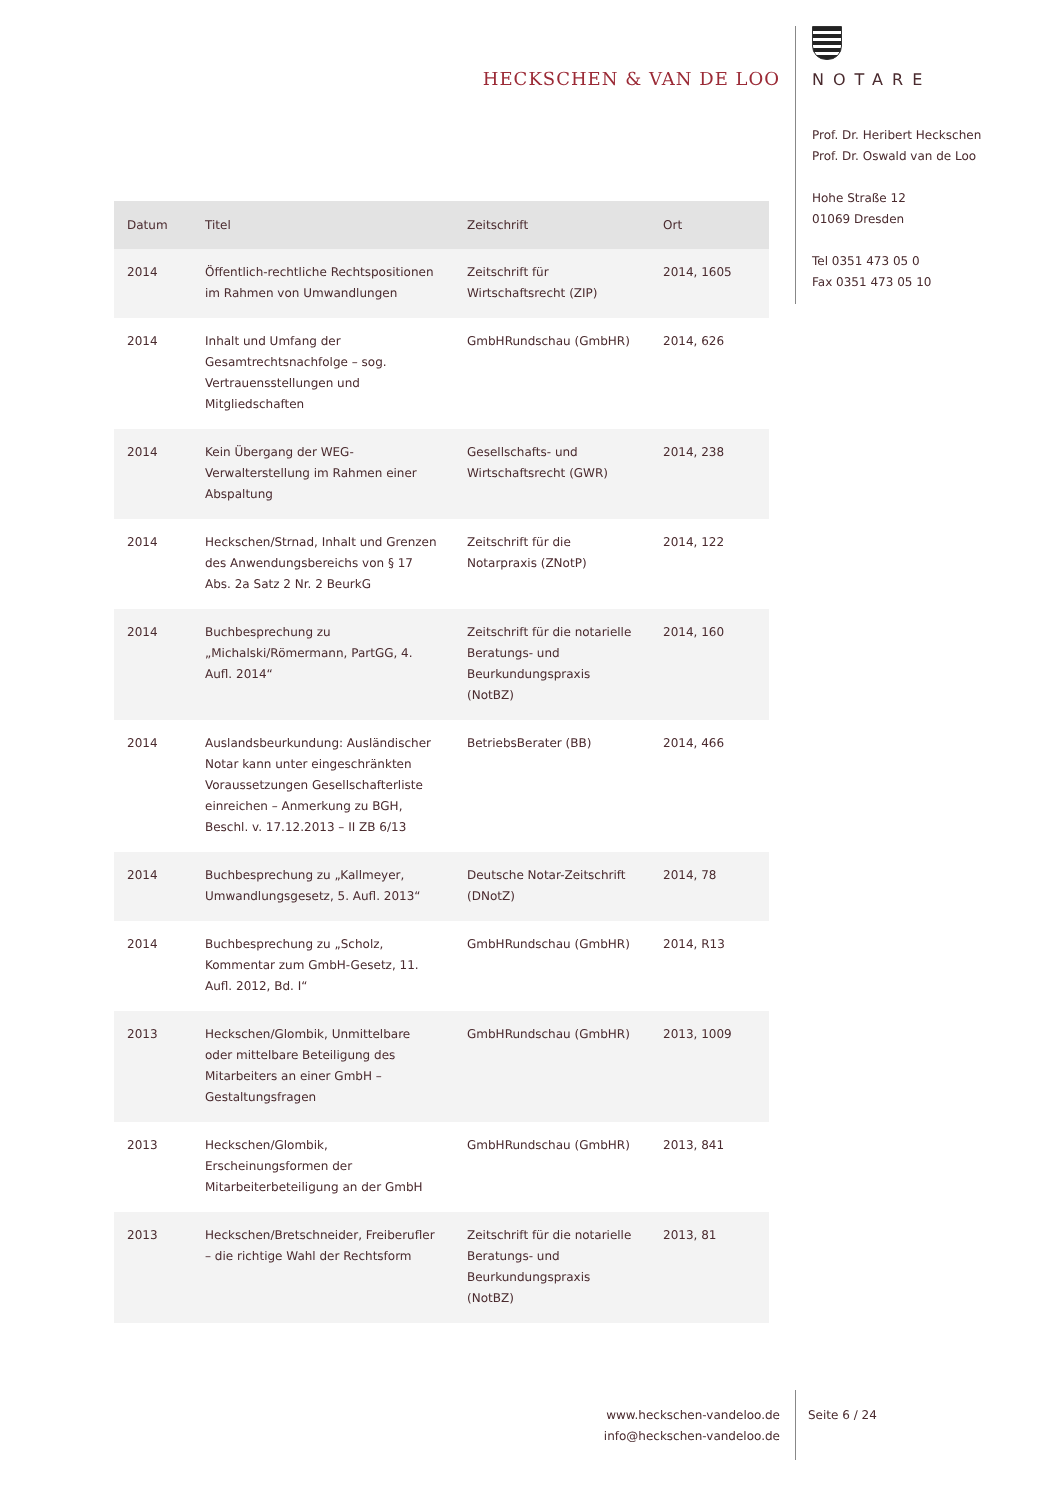HECKSCHEN & VAN DE LOO
NOTARE
Prof. Dr. Heribert Heckschen
Prof. Dr. Oswald van de Loo
Hohe Straße 12
01069 Dresden
Tel 0351 473 05 0
Fax 0351 473 05 10
| Datum | Titel | Zeitschrift | Ort |
| --- | --- | --- | --- |
| 2014 | Öffentlich-rechtliche Rechtspositionen im Rahmen von Umwandlungen | Zeitschrift für Wirtschaftsrecht (ZIP) | 2014, 1605 |
| 2014 | Inhalt und Umfang der Gesamtrechtsnachfolge – sog. Vertrauensstellungen und Mitgliedschaften | GmbHRundschau (GmbHR) | 2014, 626 |
| 2014 | Kein Übergang der WEG-Verwalterstellung im Rahmen einer Abspaltung | Gesellschafts- und Wirtschaftsrecht (GWR) | 2014, 238 |
| 2014 | Heckschen/Strnad, Inhalt und Grenzen des Anwendungsbereichs von § 17 Abs. 2a Satz 2 Nr. 2 BeurkG | Zeitschrift für die Notarpraxis (ZNotP) | 2014, 122 |
| 2014 | Buchbesprechung zu „Michalski/Römermann, PartGG, 4. Aufl. 2014“ | Zeitschrift für die notarielle Beratungs- und Beurkundungspraxis (NotBZ) | 2014, 160 |
| 2014 | Auslandsbeurkundung: Ausländischer Notar kann unter eingeschränkten Voraussetzungen Gesellschafterliste einreichen – Anmerkung zu BGH, Beschl. v. 17.12.2013 – II ZB 6/13 | BetriebsBerater (BB) | 2014, 466 |
| 2014 | Buchbesprechung zu „Kallmeyer, Umwandlungsgesetz, 5. Aufl. 2013“ | Deutsche Notar-Zeitschrift (DNotZ) | 2014, 78 |
| 2014 | Buchbesprechung zu „Scholz, Kommentar zum GmbH-Gesetz, 11. Aufl. 2012, Bd. I“ | GmbHRundschau (GmbHR) | 2014, R13 |
| 2013 | Heckschen/Glombik, Unmittelbare oder mittelbare Beteiligung des Mitarbeiters an einer GmbH – Gestaltungsfragen | GmbHRundschau (GmbHR) | 2013, 1009 |
| 2013 | Heckschen/Glombik, Erscheinungsformen der Mitarbeiterbeteiligung an der GmbH | GmbHRundschau (GmbHR) | 2013, 841 |
| 2013 | Heckschen/Bretschneider, Freiberufler – die richtige Wahl der Rechtsform | Zeitschrift für die notarielle Beratungs- und Beurkundungspraxis (NotBZ) | 2013, 81 |
www.heckschen-vandeloo.de
info@heckschen-vandeloo.de
Seite 6 / 24